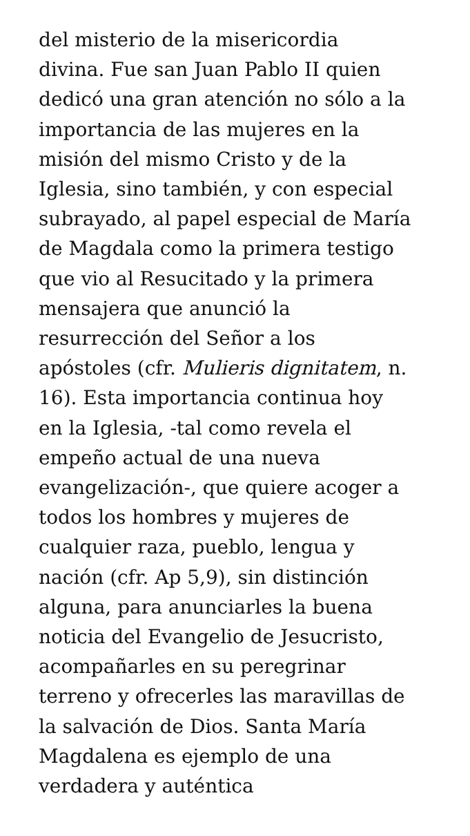del misterio de la misericordia
divina. Fue san Juan Pablo II quien
dedicó una gran atención no sólo a la
importancia de las mujeres en la
misión del mismo Cristo y de la
Iglesia, sino también, y con especial
subrayado, al papel especial de María
de Magdala como la primera testigo
que vio al Resucitado y la primera
mensajera que anunció la
resurrección del Señor a los
apóstoles (cfr. Mulieris dignitatem, n.
16). Esta importancia continua hoy
en la Iglesia, -tal como revela el
empeño actual de una nueva
evangelización-, que quiere acoger a
todos los hombres y mujeres de
cualquier raza, pueblo, lengua y
nación (cfr. Ap 5,9), sin distinción
alguna, para anunciarles la buena
noticia del Evangelio de Jesucristo,
acompañarles en su peregrinar
terreno y ofrecerles las maravillas de
la salvación de Dios. Santa María
Magdalena es ejemplo de una
verdadera y auténtica